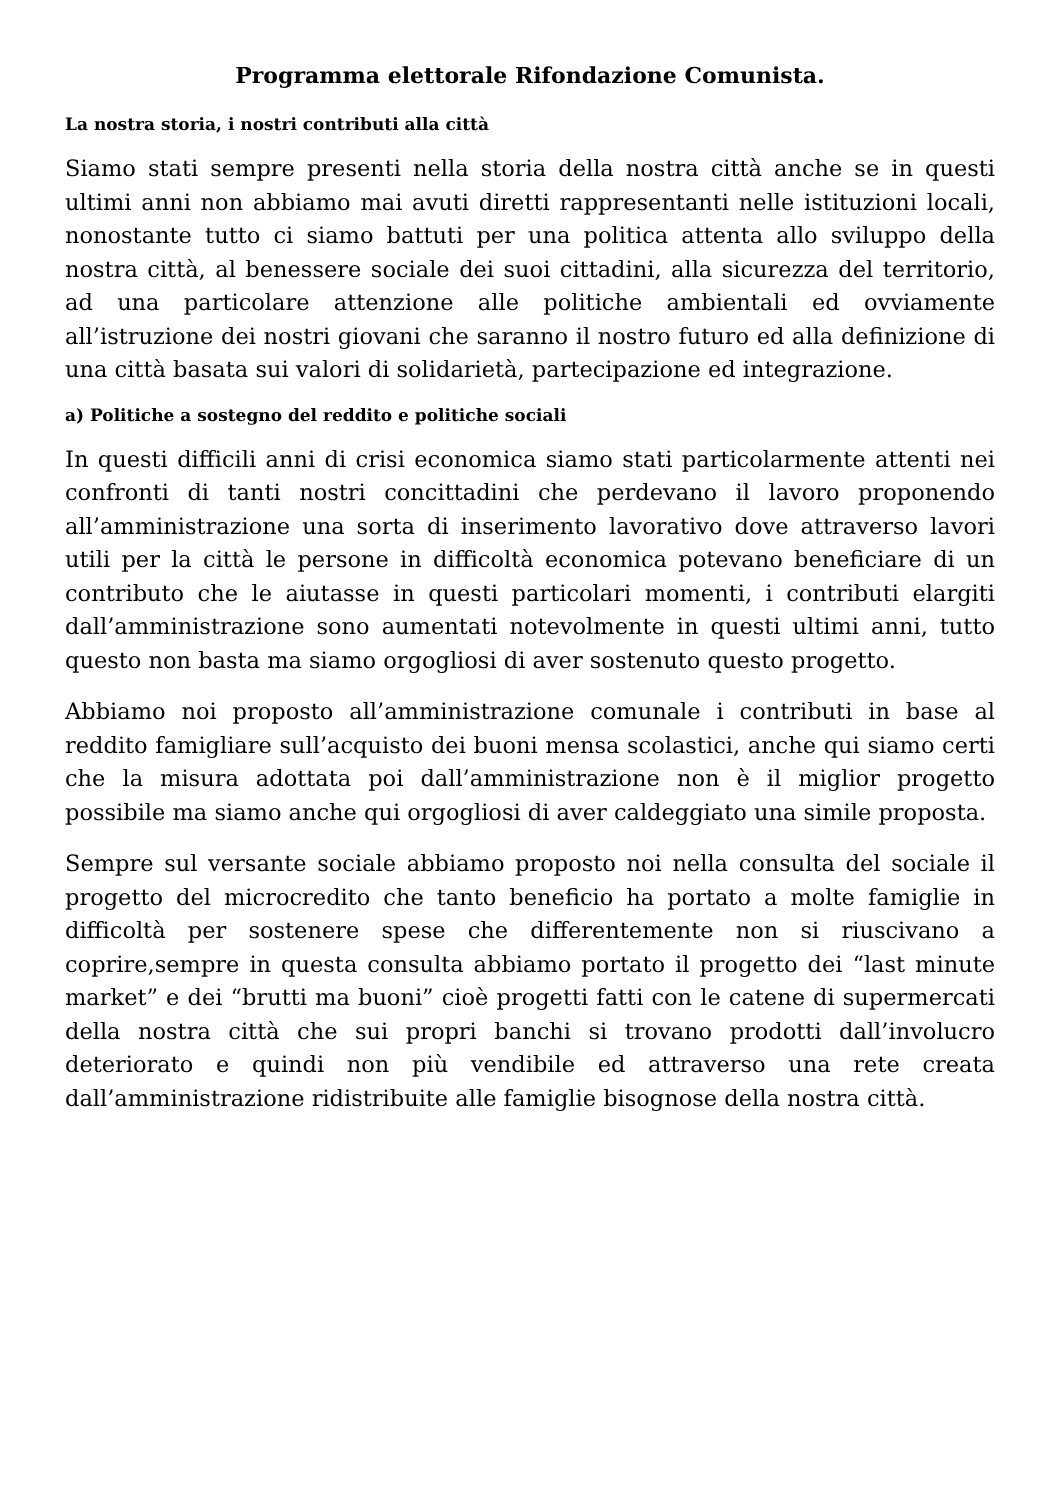Programma elettorale Rifondazione Comunista.
La nostra storia, i nostri contributi alla città
Siamo stati sempre presenti nella storia della nostra città anche se in questi ultimi anni non abbiamo mai avuti diretti rappresentanti nelle istituzioni locali, nonostante tutto ci siamo battuti per una politica attenta allo sviluppo della nostra città, al benessere sociale dei suoi cittadini, alla sicurezza del territorio, ad una particolare attenzione alle politiche ambientali ed ovviamente all’istruzione dei nostri giovani che saranno il nostro futuro ed alla definizione di una città basata sui valori di solidarietà, partecipazione ed integrazione.
a) Politiche a sostegno del reddito e politiche sociali
In questi difficili anni di crisi economica siamo stati particolarmente attenti nei confronti di tanti nostri concittadini che perdevano il lavoro proponendo all’amministrazione una sorta di inserimento lavorativo dove attraverso lavori utili per la città le persone in difficoltà economica potevano beneficiare di un contributo che le aiutasse in questi particolari momenti, i contributi elargiti dall’amministrazione sono aumentati notevolmente in questi ultimi anni, tutto questo non basta ma siamo orgogliosi di aver sostenuto questo progetto.
Abbiamo noi proposto all’amministrazione comunale i contributi in base al reddito famigliare sull’acquisto dei buoni mensa scolastici, anche qui siamo certi che la misura adottata poi dall’amministrazione non è il miglior progetto possibile ma siamo anche qui orgogliosi di aver caldeggiato una simile proposta.
Sempre sul versante sociale abbiamo proposto noi nella consulta del sociale il progetto del microcredito che tanto beneficio ha portato a molte famiglie in difficoltà per sostenere spese che differentemente non si riuscivano a coprire,sempre in questa consulta abbiamo portato il progetto dei “last minute market” e dei “brutti ma buoni” cioè progetti fatti con le catene di supermercati della nostra città che sui propri banchi si trovano prodotti dall’involucro deteriorato e quindi non più vendibile ed attraverso una rete creata dall’amministrazione ridistribuite alle famiglie bisognose della nostra città.